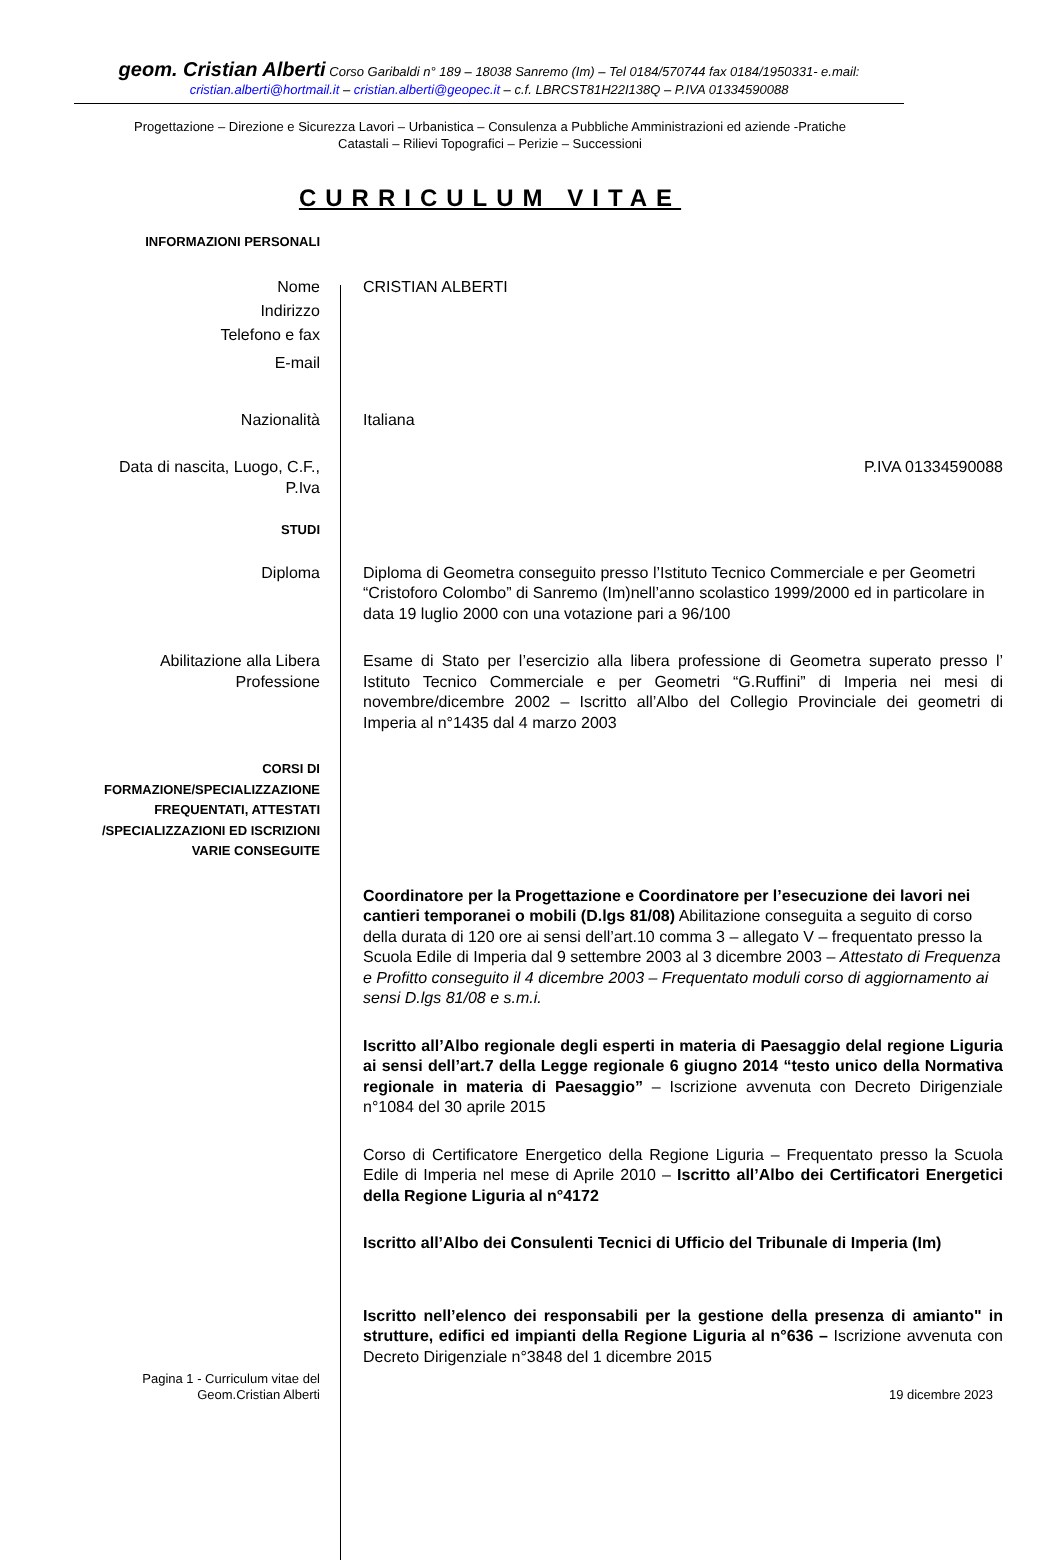geom. Cristian Alberti Corso Garibaldi n° 189 – 18038 Sanremo (Im) – Tel 0184/570744 fax 0184/1950331- e.mail:
cristian.alberti@hortmail.it – cristian.alberti@geopec.it – c.f. LBRCST81H22I138Q – P.IVA 01334590088
Progettazione – Direzione e Sicurezza Lavori – Urbanistica – Consulenza a Pubbliche Amministrazioni ed aziende -Pratiche
Catastali – Rilievi Topografici – Perizie – Successioni
CURRICULUM VITAE
INFORMAZIONI PERSONALI
Nome
Indirizzo
Telefono e fax
E-mail
CRISTIAN ALBERTI
Nazionalità Italiana
Data di nascita, Luogo, C.F.,
P.Iva
P.IVA 01334590088
STUDI
Diploma Diploma di Geometra conseguito presso l’Istituto Tecnico Commerciale e per Geometri “Cristoforo Colombo” di Sanremo (Im)nell’anno scolastico 1999/2000 ed in particolare in data 19 luglio 2000 con una votazione pari a 96/100
Abilitazione alla Libera
Professione
Esame di Stato per l’esercizio alla libera professione di Geometra superato presso l’ Istituto Tecnico Commerciale e per Geometri “G.Ruffini” di Imperia nei mesi di novembre/dicembre 2002 – Iscritto all’Albo del Collegio Provinciale dei geometri di Imperia al n°1435 dal 4 marzo 2003
CORSI DI
FORMAZIONE/SPECIALIZZAZIONE
FREQUENTATI, ATTESTATI
/SPECIALIZZAZIONI ED ISCRIZIONI
VARIE CONSEGUITE
Coordinatore per la Progettazione e Coordinatore per l’esecuzione dei lavori nei cantieri temporanei o mobili (D.lgs 81/08) Abilitazione conseguita a seguito di corso della durata di 120 ore ai sensi dell’art.10 comma 3 – allegato V – frequentato presso la Scuola Edile di Imperia dal 9 settembre 2003 al 3 dicembre 2003 – Attestato di Frequenza e Profitto conseguito il 4 dicembre 2003 – Frequentato moduli corso di aggiornamento ai sensi D.lgs 81/08 e s.m.i.
Iscritto all’Albo regionale degli esperti in materia di Paesaggio delal regione Liguria ai sensi dell’art.7 della Legge regionale 6 giugno 2014 “testo unico della Normativa regionale in materia di Paesaggio” – Iscrizione avvenuta con Decreto Dirigenziale n°1084 del 30 aprile 2015
Corso di Certificatore Energetico della Regione Liguria – Frequentato presso la Scuola Edile di Imperia nel mese di Aprile 2010 – Iscritto all’Albo dei Certificatori Energetici della Regione Liguria al n°4172
Iscritto all’Albo dei Consulenti Tecnici di Ufficio del Tribunale di Imperia (Im)
Iscritto nell’elenco dei responsabili per la gestione della presenza di amianto" in strutture, edifici ed impianti della Regione Liguria al n°636 – Iscrizione avvenuta con Decreto Dirigenziale n°3848 del 1 dicembre 2015
Pagina 1 - Curriculum vitae del
Geom.Cristian Alberti
19 dicembre 2023